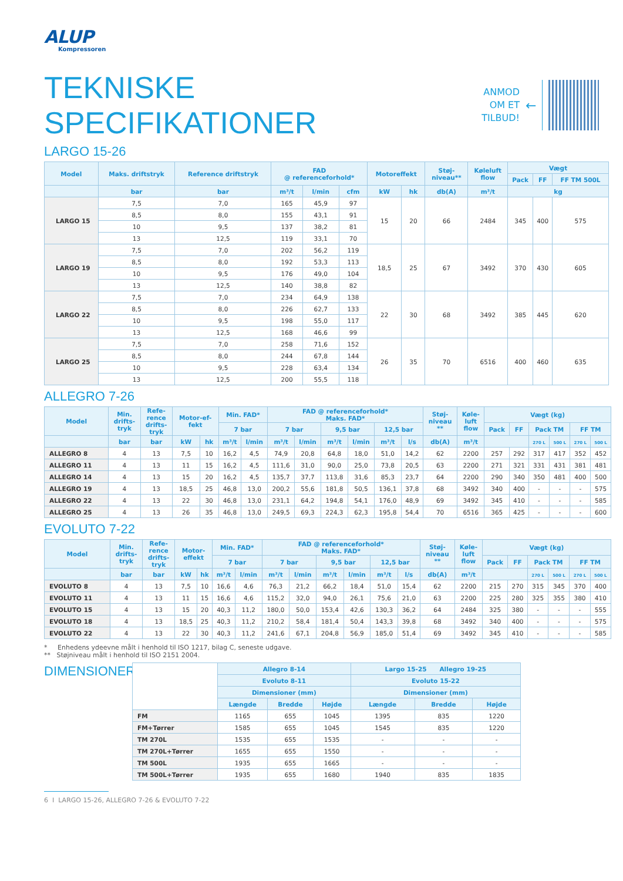ALUP
Kompressoren
TEKNISKE SPECIFIKATIONER
ANMOD
OM ET
TILBUD!
←
LARGO 15-26
| Model | Maks. driftstryk | Reference driftstryk | FAD @ referenceforhold* | | | Motoreffekt | | Støj- niveau** | Køleluft flow | Vægt | | |
| --- | --- | --- | --- | --- | --- | --- | --- | --- | --- | --- | --- | --- |
| | | | | | | | | | | Pack | FF | FF TM 500L |
| | bar | bar | m³/t | l/min | cfm | kW | hk | db(A) | m³/t | kg | | |
| LARGO 15 | 7,5 | 7,0 | 165 | 45,9 | 97 | 15 | 20 | 66 | 2484 | 345 | 400 | 575 |
| | 8,5 | 8,0 | 155 | 43,1 | 91 | | | | | | | |
| | 10 | 9,5 | 137 | 38,2 | 81 | | | | | | | |
| | 13 | 12,5 | 119 | 33,1 | 70 | | | | | | | |
| LARGO 19 | 7,5 | 7,0 | 202 | 56,2 | 119 | 18,5 | 25 | 67 | 3492 | 370 | 430 | 605 |
| | 8,5 | 8,0 | 192 | 53,3 | 113 | | | | | | | |
| | 10 | 9,5 | 176 | 49,0 | 104 | | | | | | | |
| | 13 | 12,5 | 140 | 38,8 | 82 | | | | | | | |
| LARGO 22 | 7,5 | 7,0 | 234 | 64,9 | 138 | 22 | 30 | 68 | 3492 | 385 | 445 | 620 |
| | 8,5 | 8,0 | 226 | 62,7 | 133 | | | | | | | |
| | 10 | 9,5 | 198 | 55,0 | 117 | | | | | | | |
| | 13 | 12,5 | 168 | 46,6 | 99 | | | | | | | |
| LARGO 25 | 7,5 | 7,0 | 258 | 71,6 | 152 | 26 | 35 | 70 | 6516 | 400 | 460 | 635 |
| | 8,5 | 8,0 | 244 | 67,8 | 144 | | | | | | | |
| | 10 | 9,5 | 228 | 63,4 | 134 | | | | | | | |
| | 13 | 12,5 | 200 | 55,5 | 118 | | | | | | | |
ALLEGRO 7-26
| Model | Min. drifts- tryk | Refe- rence drifts- tryk | Motor-ef- fekt | | Min. FAD* | | FAD @ referenceforhold* Maks. FAD* | | | | | | Støj- niveau ** | Køle- luft flow | Vægt (kg) | | | | | |
| --- | --- | --- | --- | --- | --- | --- | --- | --- | --- | --- | --- | --- | --- | --- | --- | --- | --- | --- | --- | --- |
| | | | | | 7 bar | | 7 bar | | 9,5 bar | | 12,5 bar | | | | Pack | FF | Pack TM | | FF TM | |
| | bar | bar | kW | hk | m³/t | l/min | m³/t | l/min | m³/t | l/min | m³/t | l/s | db(A) | m³/t | | | 270 L | 500 L | 270 L | 500 L |
| ALLEGRO 8 | 4 | 13 | 7,5 | 10 | 16,2 | 4,5 | 74,9 | 20,8 | 64,8 | 18,0 | 51,0 | 14,2 | 62 | 2200 | 257 | 292 | 317 | 417 | 352 | 452 |
| ALLEGRO 11 | 4 | 13 | 11 | 15 | 16,2 | 4,5 | 111,6 | 31,0 | 90,0 | 25,0 | 73,8 | 20,5 | 63 | 2200 | 271 | 321 | 331 | 431 | 381 | 481 |
| ALLEGRO 14 | 4 | 13 | 15 | 20 | 16,2 | 4,5 | 135,7 | 37,7 | 113,8 | 31,6 | 85,3 | 23,7 | 64 | 2200 | 290 | 340 | 350 | 481 | 400 | 500 |
| ALLEGRO 19 | 4 | 13 | 18,5 | 25 | 46,8 | 13,0 | 200,2 | 55,6 | 181,8 | 50,5 | 136,1 | 37,8 | 68 | 3492 | 340 | 400 | - | - | - | 575 |
| ALLEGRO 22 | 4 | 13 | 22 | 30 | 46,8 | 13,0 | 231,1 | 64,2 | 194,8 | 54,1 | 176,0 | 48,9 | 69 | 3492 | 345 | 410 | - | - | - | 585 |
| ALLEGRO 25 | 4 | 13 | 26 | 35 | 46,8 | 13,0 | 249,5 | 69,3 | 224,3 | 62,3 | 195,8 | 54,4 | 70 | 6516 | 365 | 425 | - | - | - | 600 |
EVOLUTO 7-22
| Model | Min. drifts- tryk | Refe- rence drifts- tryk | Motor- effekt | | Min. FAD* | | FAD @ referenceforhold* Maks. FAD* | | | | | | Støj- niveau ** | Køle- luft flow | Vægt (kg) | | | | | |
| --- | --- | --- | --- | --- | --- | --- | --- | --- | --- | --- | --- | --- | --- | --- | --- | --- | --- | --- | --- | --- |
| | | | | | 7 bar | | 7 bar | | 9,5 bar | | 12,5 bar | | | | Pack | FF | Pack TM | | FF TM | |
| | bar | bar | kW | hk | m³/t | l/min | m³/t | l/min | m³/t | l/min | m³/t | l/s | db(A) | m³/t | | | 270 L | 500 L | 270 L | 500 L |
| EVOLUTO 8 | 4 | 13 | 7,5 | 10 | 16,6 | 4,6 | 76,3 | 21,2 | 66,2 | 18,4 | 51,0 | 15,4 | 62 | 2200 | 215 | 270 | 315 | 345 | 370 | 400 |
| EVOLUTO 11 | 4 | 13 | 11 | 15 | 16,6 | 4,6 | 115,2 | 32,0 | 94,0 | 26,1 | 75,6 | 21,0 | 63 | 2200 | 225 | 280 | 325 | 355 | 380 | 410 |
| EVOLUTO 15 | 4 | 13 | 15 | 20 | 40,3 | 11,2 | 180,0 | 50,0 | 153,4 | 42,6 | 130,3 | 36,2 | 64 | 2484 | 325 | 380 | - | - | - | 555 |
| EVOLUTO 18 | 4 | 13 | 18,5 | 25 | 40,3 | 11,2 | 210,2 | 58,4 | 181,4 | 50,4 | 143,3 | 39,8 | 68 | 3492 | 340 | 400 | - | - | - | 575 |
| EVOLUTO 22 | 4 | 13 | 22 | 30 | 40,3 | 11,2 | 241,6 | 67,1 | 204,8 | 56,9 | 185,0 | 51,4 | 69 | 3492 | 345 | 410 | - | - | - | 585 |
* Enhedens ydeevne målt i henhold til ISO 1217, bilag C, seneste udgave.
** Støjniveau målt i henhold til ISO 2151 2004.
DIMENSIONER
| | Allegro 8-14 | | | Largo 15-25 Allegro 19-25 | | |
| --- | --- | --- | --- | --- | --- | --- |
| | Evoluto 8-11 | | | Evoluto 15-22 | | |
| | Dimensioner (mm) | | | Dimensioner (mm) | | |
| | Længde | Bredde | Højde | Længde | Bredde | Højde |
| FM | 1165 | 655 | 1045 | 1395 | 835 | 1220 |
| FM+Tørrer | 1585 | 655 | 1045 | 1545 | 835 | 1220 |
| TM 270L | 1535 | 655 | 1535 | - | - | - |
| TM 270L+Tørrer | 1655 | 655 | 1550 | - | - | - |
| TM 500L | 1935 | 655 | 1665 | - | - | - |
| TM 500L+Tørrer | 1935 | 655 | 1680 | 1940 | 835 | 1835 |
6 I LARGO 15-26, ALLEGRO 7-26 & EVOLUTO 7-22